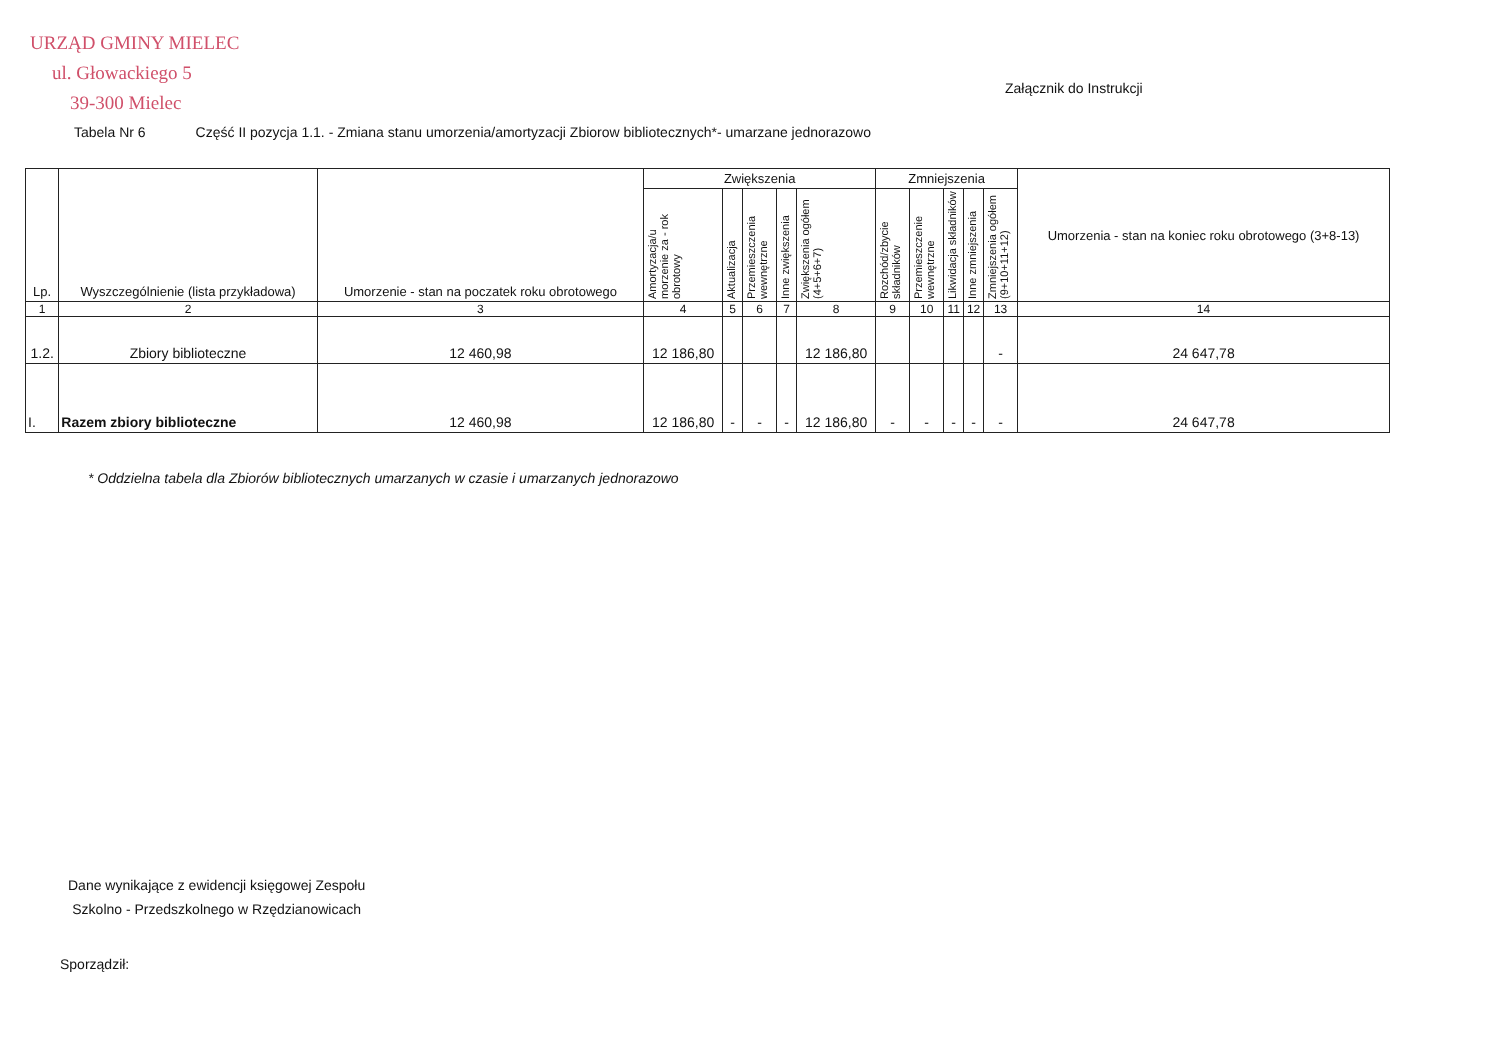URZĄD GMINY MIELEC
ul. Głowackiego 5
39-300 Mielec
Załącznik do Instrukcji
Tabela Nr 6 Część II pozycja 1.1. - Zmiana stanu umorzenia/amortyzacji Zbiorow bibliotecznych*- umarzane jednorazowo
| Lp. | Wyszczególnienie (lista przykładowa) | Umorzenie - stan na poczatek roku obrotowego | Zwiększenia | | | | | Zmniejszenia | | | | | Umorzenia - stan na koniec roku obrotowego (3+8-13) |
| --- | --- | --- | --- | --- | --- | --- | --- | --- | --- | --- | --- | --- | --- |
| | | | Amortyzacja/u morzenie za - rok obrotowy | Aktualizacja | Przemieszczenia wewnętrzne | Inne zwiększenia | Zwiększenia ogółem (4+5+6+7) | Rozchód/zbycie składników | Przemieszczenie wewnętrzne | Likwidacja składników | Inne zmniejszenia | Zmniejszenia ogółem (9+10+11+12) | |
| 1 | 2 | 3 | 4 | 5 | 6 | 7 | 8 | 9 | 10 | 11 | 12 | 13 | 14 |
| 1.2. | Zbiory biblioteczne | 12 460,98 | 12 186,80 | | | | 12 186,80 | | | | | - | 24 647,78 |
| I. | Razem zbiory biblioteczne | 12 460,98 | 12 186,80 | - | - | - | 12 186,80 | - | - | - | - | - | 24 647,78 |
* Oddzielna tabela dla Zbiorów bibliotecznych umarzanych w czasie i umarzanych jednorazowo
Dane wynikające z ewidencji księgowej Zespołu
Szkolno - Przedszkolnego w Rzędzianowicach
Sporządził: